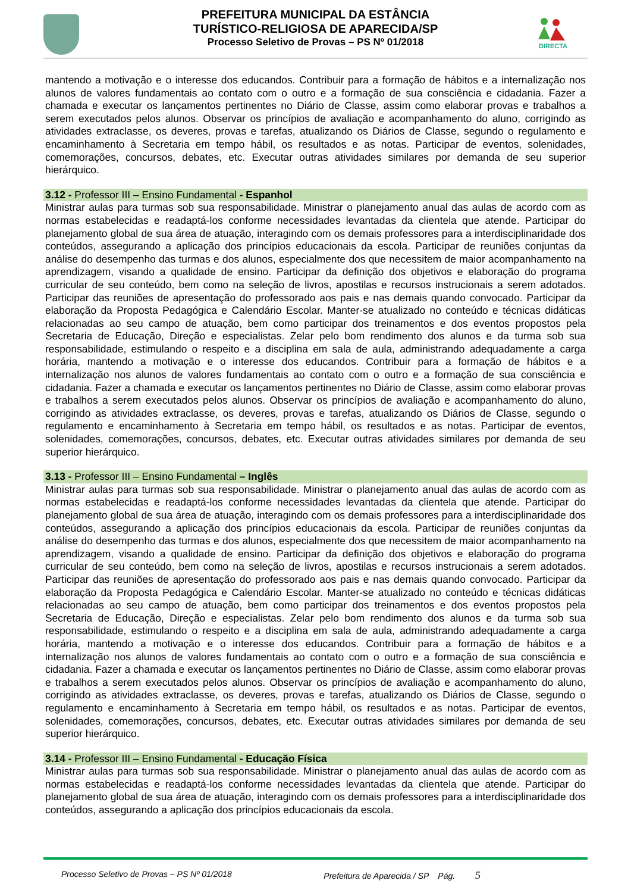DIRECTA
PREFEITURA MUNICIPAL DA ESTÂNCIA
TURÍSTICO-RELIGIOSA DE APARECIDA/SP
Processo Seletivo de Provas – PS Nº 01/2018
mantendo a motivação e o interesse dos educandos. Contribuir para a formação de hábitos e a internalização nos alunos de valores fundamentais ao contato com o outro e a formação de sua consciência e cidadania. Fazer a chamada e executar os lançamentos pertinentes no Diário de Classe, assim como elaborar provas e trabalhos a serem executados pelos alunos. Observar os princípios de avaliação e acompanhamento do aluno, corrigindo as atividades extraclasse, os deveres, provas e tarefas, atualizando os Diários de Classe, segundo o regulamento e encaminhamento à Secretaria em tempo hábil, os resultados e as notas. Participar de eventos, solenidades, comemorações, concursos, debates, etc. Executar outras atividades similares por demanda de seu superior hierárquico.
3.12 - Professor III – Ensino Fundamental - Espanhol
Ministrar aulas para turmas sob sua responsabilidade. Ministrar o planejamento anual das aulas de acordo com as normas estabelecidas e readaptá-los conforme necessidades levantadas da clientela que atende. Participar do planejamento global de sua área de atuação, interagindo com os demais professores para a interdisciplinaridade dos conteúdos, assegurando a aplicação dos princípios educacionais da escola. Participar de reuniões conjuntas da análise do desempenho das turmas e dos alunos, especialmente dos que necessitem de maior acompanhamento na aprendizagem, visando a qualidade de ensino. Participar da definição dos objetivos e elaboração do programa curricular de seu conteúdo, bem como na seleção de livros, apostilas e recursos instrucionais a serem adotados. Participar das reuniões de apresentação do professorado aos pais e nas demais quando convocado. Participar da elaboração da Proposta Pedagógica e Calendário Escolar. Manter-se atualizado no conteúdo e técnicas didáticas relacionadas ao seu campo de atuação, bem como participar dos treinamentos e dos eventos propostos pela Secretaria de Educação, Direção e especialistas. Zelar pelo bom rendimento dos alunos e da turma sob sua responsabilidade, estimulando o respeito e a disciplina em sala de aula, administrando adequadamente a carga horária, mantendo a motivação e o interesse dos educandos. Contribuir para a formação de hábitos e a internalização nos alunos de valores fundamentais ao contato com o outro e a formação de sua consciência e cidadania. Fazer a chamada e executar os lançamentos pertinentes no Diário de Classe, assim como elaborar provas e trabalhos a serem executados pelos alunos. Observar os princípios de avaliação e acompanhamento do aluno, corrigindo as atividades extraclasse, os deveres, provas e tarefas, atualizando os Diários de Classe, segundo o regulamento e encaminhamento à Secretaria em tempo hábil, os resultados e as notas. Participar de eventos, solenidades, comemorações, concursos, debates, etc. Executar outras atividades similares por demanda de seu superior hierárquico.
3.13 - Professor III – Ensino Fundamental – Inglês
Ministrar aulas para turmas sob sua responsabilidade. Ministrar o planejamento anual das aulas de acordo com as normas estabelecidas e readaptá-los conforme necessidades levantadas da clientela que atende. Participar do planejamento global de sua área de atuação, interagindo com os demais professores para a interdisciplinaridade dos conteúdos, assegurando a aplicação dos princípios educacionais da escola. Participar de reuniões conjuntas da análise do desempenho das turmas e dos alunos, especialmente dos que necessitem de maior acompanhamento na aprendizagem, visando a qualidade de ensino. Participar da definição dos objetivos e elaboração do programa curricular de seu conteúdo, bem como na seleção de livros, apostilas e recursos instrucionais a serem adotados. Participar das reuniões de apresentação do professorado aos pais e nas demais quando convocado. Participar da elaboração da Proposta Pedagógica e Calendário Escolar. Manter-se atualizado no conteúdo e técnicas didáticas relacionadas ao seu campo de atuação, bem como participar dos treinamentos e dos eventos propostos pela Secretaria de Educação, Direção e especialistas. Zelar pelo bom rendimento dos alunos e da turma sob sua responsabilidade, estimulando o respeito e a disciplina em sala de aula, administrando adequadamente a carga horária, mantendo a motivação e o interesse dos educandos. Contribuir para a formação de hábitos e a internalização nos alunos de valores fundamentais ao contato com o outro e a formação de sua consciência e cidadania. Fazer a chamada e executar os lançamentos pertinentes no Diário de Classe, assim como elaborar provas e trabalhos a serem executados pelos alunos. Observar os princípios de avaliação e acompanhamento do aluno, corrigindo as atividades extraclasse, os deveres, provas e tarefas, atualizando os Diários de Classe, segundo o regulamento e encaminhamento à Secretaria em tempo hábil, os resultados e as notas. Participar de eventos, solenidades, comemorações, concursos, debates, etc. Executar outras atividades similares por demanda de seu superior hierárquico.
3.14 - Professor III – Ensino Fundamental - Educação Física
Ministrar aulas para turmas sob sua responsabilidade. Ministrar o planejamento anual das aulas de acordo com as normas estabelecidas e readaptá-los conforme necessidades levantadas da clientela que atende. Participar do planejamento global de sua área de atuação, interagindo com os demais professores para a interdisciplinaridade dos conteúdos, assegurando a aplicação dos princípios educacionais da escola.
Processo Seletivo de Provas – PS Nº 01/2018 Prefeitura de Aparecida / SP Pág. 5